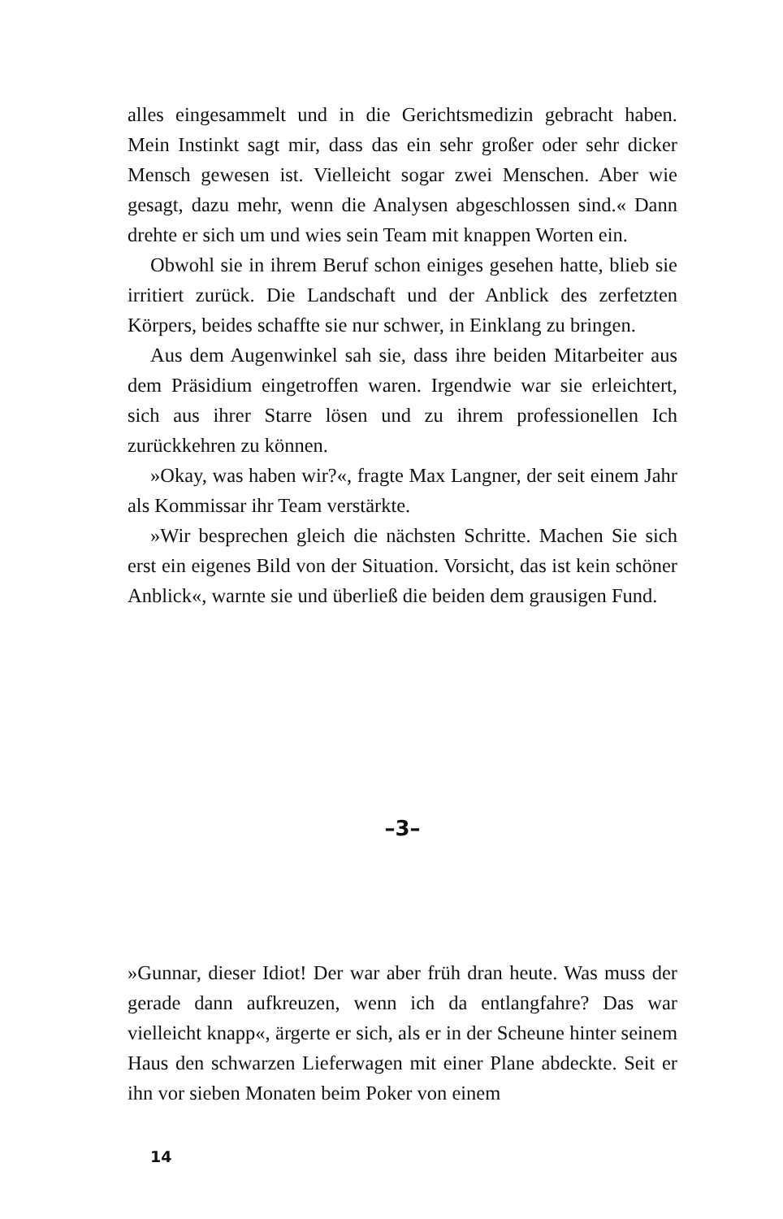alles eingesammelt und in die Gerichtsmedizin gebracht haben. Mein Instinkt sagt mir, dass das ein sehr großer oder sehr dicker Mensch gewesen ist. Vielleicht sogar zwei Menschen. Aber wie gesagt, dazu mehr, wenn die Analysen abgeschlossen sind.« Dann drehte er sich um und wies sein Team mit knappen Worten ein.
Obwohl sie in ihrem Beruf schon einiges gesehen hatte, blieb sie irritiert zurück. Die Landschaft und der Anblick des zerfetzten Körpers, beides schaffte sie nur schwer, in Einklang zu bringen.
Aus dem Augenwinkel sah sie, dass ihre beiden Mitarbeiter aus dem Präsidium eingetroffen waren. Irgendwie war sie erleichtert, sich aus ihrer Starre lösen und zu ihrem professionellen Ich zurückkehren zu können.
»Okay, was haben wir?«, fragte Max Langner, der seit einem Jahr als Kommissar ihr Team verstärkte.
»Wir besprechen gleich die nächsten Schritte. Machen Sie sich erst ein eigenes Bild von der Situation. Vorsicht, das ist kein schöner Anblick«, warnte sie und überließ die beiden dem grausigen Fund.
–3–
»Gunnar, dieser Idiot! Der war aber früh dran heute. Was muss der gerade dann aufkreuzen, wenn ich da entlangfahre? Das war vielleicht knapp«, ärgerte er sich, als er in der Scheune hinter seinem Haus den schwarzen Lieferwagen mit einer Plane abdeckte. Seit er ihn vor sieben Monaten beim Poker von einem
14